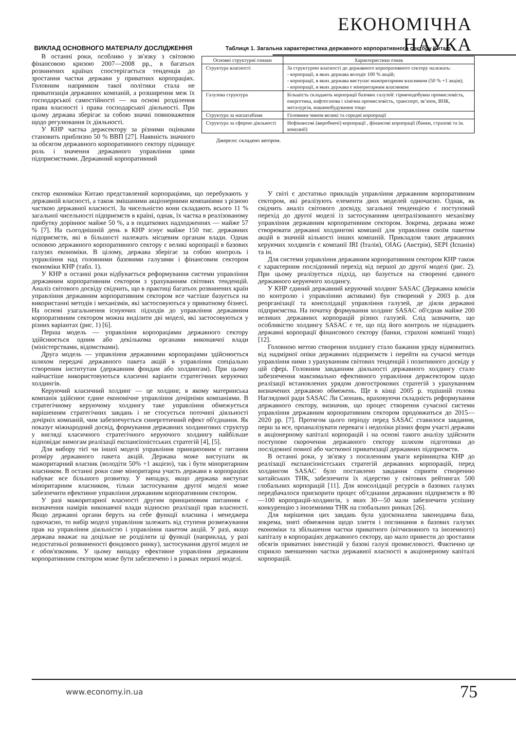ЕКОНОМІЧНА НАУКА
ВИКЛАД ОСНОВНОГО МАТЕРІАЛУ ДОСЛІДЖЕННЯ
В останні роки, особливо у зв'язку з світовою фінансовою кризою 2007—2008 рр., в багатьох розвинених країнах спостерігається тенденція до зростання частки держави у приватних корпораціях. Головним напрямком такої політики стала не приватизація державних компаній, а розширення меж їх господарської самостійності — на основі розділення права власності і права господарської діяльності. При цьому держава зберігає за собою значні повноваження щодо регулювання їх діяльності.
У КНР частка держсектору за різними оцінками становить приблизно 50 % ВВП [27]. Наявність значного за обсягом державного корпоративного сектору підвищує роль і значення державного управління цими підприємствами. Державний корпоративний
Таблиця 1. Загальна характеристика державного корпоративного сектору Китаю
| Основні структурні ознаки | Характеристики ознак |
| --- | --- |
| Структура власності | За структурою власності до державного корпоративного сектору належать: - корпорації, в яких держава володіє 100 % акцій; - корпорації, в яких держава виступає мажоритарним власником (50 % +1 акція); - корпорації, в яких держава є міноритарним власником |
| Галузева структура | Більшість складають корпорації базових галузей: гірничодобувна промисловість, енергетика, нафтогазова і хімічна промисловість, транспорт, зв’язок, ВПК, металургія, машинобудування тощо |
| Структура за масштабами | Головним чином великі та середні корпорації |
| Структура за сферою діяльності | Нефінансові (виробничі) корпорації , фінансові корпорації (банки, страхові та ін. компанії) |
Джерело: складено автором.
сектор економіки Китаю представлений корпораціями, що перебувають у державній власності, а також змішаними акціонерними компаніями з різною часткою державної власності. За чисельністю вони складають всього 11 % загальної чисельності підприємств в країні, однак, їх частка в реалізованому прибутку дорівнює майже 50 %, а в податкових надходженнях — майже 57 % [7]. На сьогоднішній день в КНР існує майже 150 тис. державних підприємств, які в більшості належать місцевим органам влади. Однак основою державного корпоративного сектору є великі корпорації в базових галузях економіки. В цілому, держава зберігає за собою контроль і управління над головними базовими галузями і фінансовим сектором економіки КНР (табл. 1).
У КНР в останні роки відбувається реформування системи управління державним корпоративним сектором з урахуванням світових тенденцій. Аналіз світового досвіду свідчить, що в практиці багатьох розвинених країн управління державним корпоративним сектором все частіше базується на використанні методів і механізмів, які застосовуються у приватному бізнесі. На основі узагальнення існуючих підходів до управління державним корпоративним сектором можна виділити дві моделі, які застосовуються у різних варіантах (рис. 1) [6].
Перша модель — управління корпораціями державного сектору здійснюється одним або декількома органами виконавчої влади (міністерствами, відомствами).
Друга модель — управління державними корпораціями здійснюється шляхом передачі державного пакета акцій в управління спеціально створеним інститутам (державним фондам або холдингам). При цьому найчастіше використовуються класичні варіанти стратегічних керуючих холдингів.
Керуючий класичний холдинг — це холдинг, в якому материнська компанія здійснює єдине економічне управління дочірніми компаніями. В стратегічному керуючому холдингу таке управління обмежується вирішенням стратегічних завдань і не стосується поточної діяльності дочірніх компаній, чим забезпечується синергетичний ефект об'єднання. Як показує міжнародний досвід, формування державних холдингових структур у вигляді класичного стратегічного керуючого холдингу найбільше відповідає вимогам реалізації експансіоністських стратегій [4], [5].
Для вибору тієї чи іншої моделі управління принциповим є питання розміру державного пакета акцій. Держава може виступати як мажоритарний власник (володіти 50% +1 акцією), так і бути міноритарним власником. В останні роки саме міноритарна участь держави в корпораціях набуває все більшого розвитку. У випадку, якщо держава виступає міноритарним власником, тільки застосування другої моделі може забезпечити ефективне управління державним корпоративним сектором.
У разі мажоритарної власності другим принциповим питанням є визначення намірів виконавчої влади відносно реалізації прав власності. Якщо державні органи беруть на себе функції власника і менеджера одночасно, то вибір моделі управління залежить від ступеня розмежування прав на управління діяльністю і управління пакетом акцій. У разі, якщо держава вважає на доцільне не розділяти ці функції (наприклад, у разі недостатньої розвиненості фондового ринку), застосування другої моделі не є обов'язковим. У цьому випадку ефективне управління державним корпоративним сектором може бути забезпечено і в рамках першої моделі.
У світі є достатньо прикладів управління державним корпоративним сектором, які реалізують елементи двох моделей одночасно. Однак, як свідчить аналіз світового досвіду, загальної тенденцією є поступовий перехід до другої моделі із застосуванням централізованого механізму управління державним корпоративним сектором. Зокрема, держава може створювати державні холдингові компанії для управління своїм пакетом акцій в значній кількості інших компаній. Прикладом таких державних керуючих холдингів є компанії IRI (Італія), OIAG (Австрія), SEPI (Іспанія) та ін.
Для системи управління державним корпоративним сектором КНР також є характерним послідовний перехід від першої до другої моделі (рис. 2). При цьому реалізується підхід, що базується на створенні єдиного державного керуючого холдингу.
У КНР єдиний державний керуючий холдинг SASAC (Державна комісія по контролю і управлінню активами) був створений у 2003 р. для реорганізації та консолідації управління галузей, де діяли державні підприємства. На початку формування холдинг SASAC об'єднав майже 200 великих державних корпорацій різних галузей. Слід зазначити, що особливістю холдингу SASAC є те, що під його контроль не підпадають державні корпорації фінансового сектору (банки, страхові компанії тощо) [12].
Головною метою створення холдингу стало бажання уряду відмовитись від надмірної опіки державних підприємств і перейти на сучасні методи управління ними з урахуванням світових тенденцій і позитивного досвіду у цій сфері. Головним завданням діяльності державного холдингу стало забезпечення максимально ефективного управління держсектором щодо реалізації встановлених урядом довгострокових стратегій з урахуванням визначених державою обмежень. Ще в кінці 2005 р. тодішній голова Наглядової ради SASAC Ли Сяонань, враховуючи складність реформування державного сектору, визначив, що процес створення сучасної системи управління державним корпоративним сектором продовжиться до 2015—2020 рр. [7]. Протягом цього періоду перед SASAC ставилося завдання, перш за все, проаналізувати переваги і недоліки різних форм участі держави в акціонерному капіталі корпорацій і на основі такого аналізу здійснити поступове скорочення державного сектору шляхом підготовки до послідовної повної або часткової приватизації державних підприємств.
В останні роки, у зв'язку з посиленням уваги керівництва КНР до реалізації експансіоністських стратегій державних корпорацій, перед холдингом SASAC було поставлено завдання сприяти створенню китайських ТНК, забезпечити їх лідерство у світових рейтингах 500 глобальних корпорацій [11]. Для консолідації ресурсів в базових галузях передбачалося прискорити процес об'єднання державних підприємств в 80—100 корпорацій-холдингів, з яких 30—50 мали забезпечити успішну конкуренцію з іноземними ТНК на глобальних ринках [26].
Для вирішення цих завдань була удосконалена законодавча база, зокрема, зняті обмеження щодо злиття і поглинання в базових галузях економіки та збільшення частки приватного (вітчизняного та іноземного) капіталу в корпораціях державного сектору, що мало привести до зростання обсягів приватних інвестицій у базові галузі промисловості. Фактично це сприяло зменшенню частки державної власності в акціонерному капіталі корпорацій.
www.economy.in.ua 75